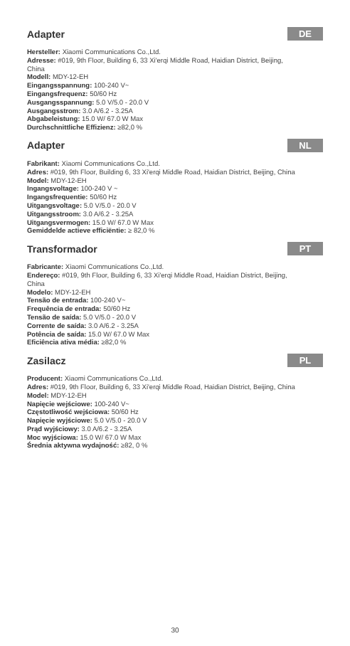Adapter DE
Hersteller: Xiaomi Communications Co.,Ltd.
Adresse: #019, 9th Floor, Building 6, 33 Xi'erqi Middle Road, Haidian District, Beijing, China
Modell: MDY-12-EH
Eingangsspannung: 100-240 V~
Eingangsfrequenz: 50/60 Hz
Ausgangsspannung: 5.0 V/5.0 - 20.0 V
Ausgangsstrom: 3.0 A/6.2 - 3.25A
Abgabeleistung: 15.0 W/ 67.0 W Max
Durchschnittliche Effizienz: ≥82,0 %
Adapter NL
Fabrikant: Xiaomi Communications Co.,Ltd.
Adres: #019, 9th Floor, Building 6, 33 Xi'erqi Middle Road, Haidian District, Beijing, China
Model: MDY-12-EH
Ingangsvoltage: 100-240 V ~
Ingangsfrequentie: 50/60 Hz
Uitgangsvoltage: 5.0 V/5.0 - 20.0 V
Uitgangsstroom: 3.0 A/6.2 - 3.25A
Uitgangsvermogen: 15.0 W/ 67.0 W Max
Gemiddelde actieve efficiëntie: ≥ 82,0 %
Transformador PT
Fabricante: Xiaomi Communications Co.,Ltd.
Endereço: #019, 9th Floor, Building 6, 33 Xi'erqi Middle Road, Haidian District, Beijing, China
Modelo: MDY-12-EH
Tensão de entrada: 100-240 V~
Frequência de entrada: 50/60 Hz
Tensão de saída: 5.0 V/5.0 - 20.0 V
Corrente de saída: 3.0 A/6.2 - 3.25A
Potência de saída: 15.0 W/ 67.0 W Max
Eficiência ativa média: ≥82,0 %
Zasilacz PL
Producent: Xiaomi Communications Co.,Ltd.
Adres: #019, 9th Floor, Building 6, 33 Xi'erqi Middle Road, Haidian District, Beijing, China
Model: MDY-12-EH
Napięcie wejściowe: 100-240 V~
Częstotliwość wejściowa: 50/60 Hz
Napięcie wyjściowe: 5.0 V/5.0 - 20.0 V
Prąd wyjściowy: 3.0 A/6.2 - 3.25A
Moc wyjściowa: 15.0 W/ 67.0 W Max
Średnia aktywna wydajność: ≥82, 0 %
30